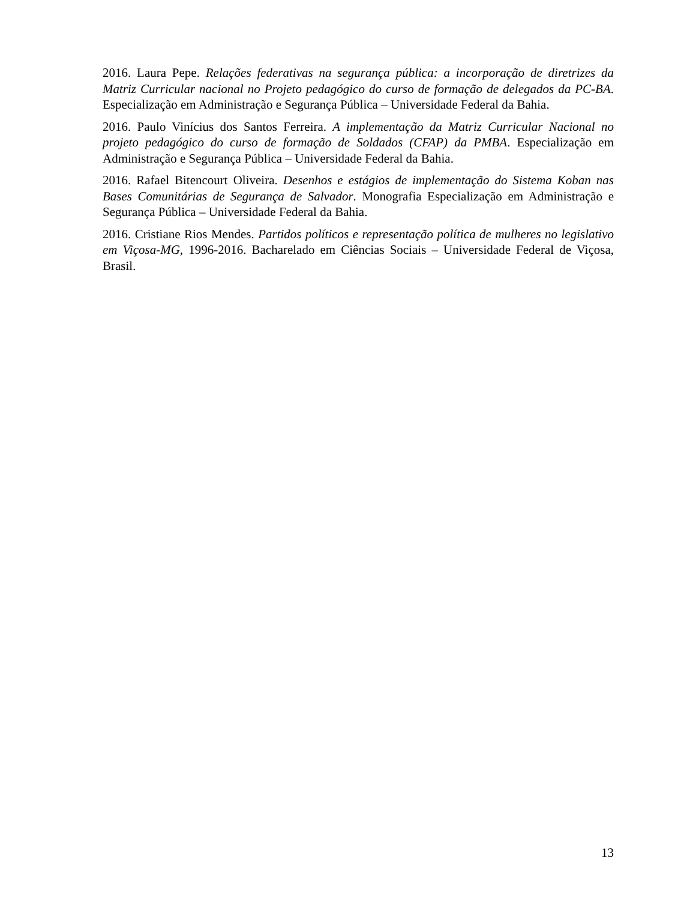2016. Laura Pepe. Relações federativas na segurança pública: a incorporação de diretrizes da Matriz Curricular nacional no Projeto pedagógico do curso de formação de delegados da PC-BA. Especialização em Administração e Segurança Pública – Universidade Federal da Bahia.
2016. Paulo Vinícius dos Santos Ferreira. A implementação da Matriz Curricular Nacional no projeto pedagógico do curso de formação de Soldados (CFAP) da PMBA. Especialização em Administração e Segurança Pública – Universidade Federal da Bahia.
2016. Rafael Bitencourt Oliveira. Desenhos e estágios de implementação do Sistema Koban nas Bases Comunitárias de Segurança de Salvador. Monografia Especialização em Administração e Segurança Pública – Universidade Federal da Bahia.
2016. Cristiane Rios Mendes. Partidos políticos e representação política de mulheres no legislativo em Viçosa-MG, 1996-2016. Bacharelado em Ciências Sociais – Universidade Federal de Viçosa, Brasil.
13